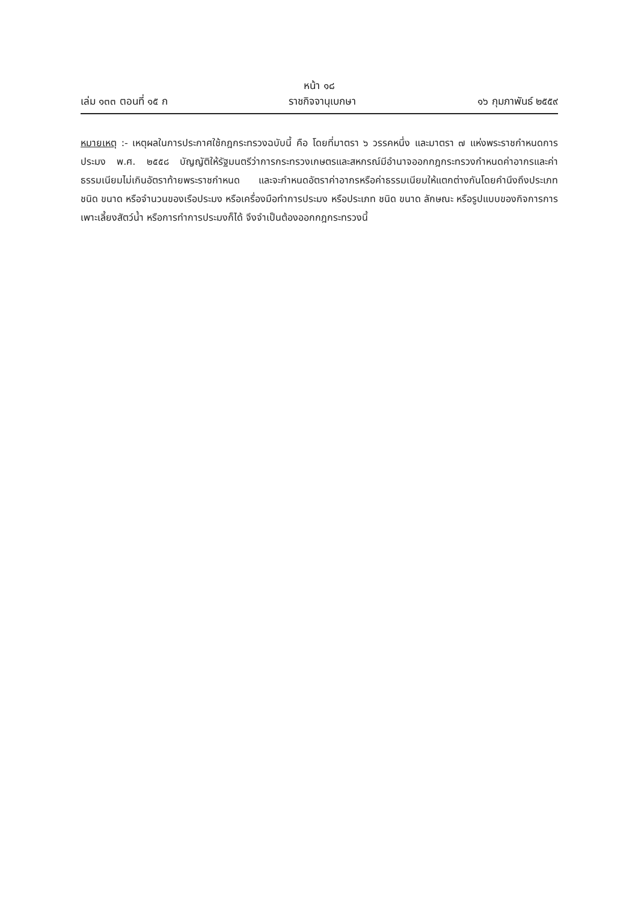หน้า ๑๘
เล่ม ๑๓๓ ตอนที่ ๑๕ ก ราชกิจจานุเบกษา ๑๖ กุมภาพันธ์ ๒๕๕๙
หมายเหตุ :- เหตุผลในการประกาศใช้กฎกระทรวงฉบับนี้ คือ โดยที่มาตรา ๖ วรรคหนึ่ง และมาตรา ๗ แห่งพระราชกำหนดการประมง พ.ศ. ๒๕๕๘ บัญญัติให้รัฐมนตรีว่าการกระทรวงเกษตรและสหกรณ์มีอำนาจออกกฎกระทรวงกำหนดค่าอากรและค่าธรรมเนียมไม่เกินอัตราท้ายพระราชกำหนด และจะกำหนดอัตราค่าอากรหรือค่าธรรมเนียมให้แตกต่างกันโดยคำนึงถึงประเภท ชนิด ขนาด หรือจำนวนของเรือประมง หรือเครื่องมือทำการประมง หรือประเภท ชนิด ขนาด ลักษณะ หรือรูปแบบของกิจการการเพาะเลี้ยงสัตว์น้ำ หรือการทำการประมงก็ได้ จึงจำเป็นต้องออกกฎกระทรวงนี้